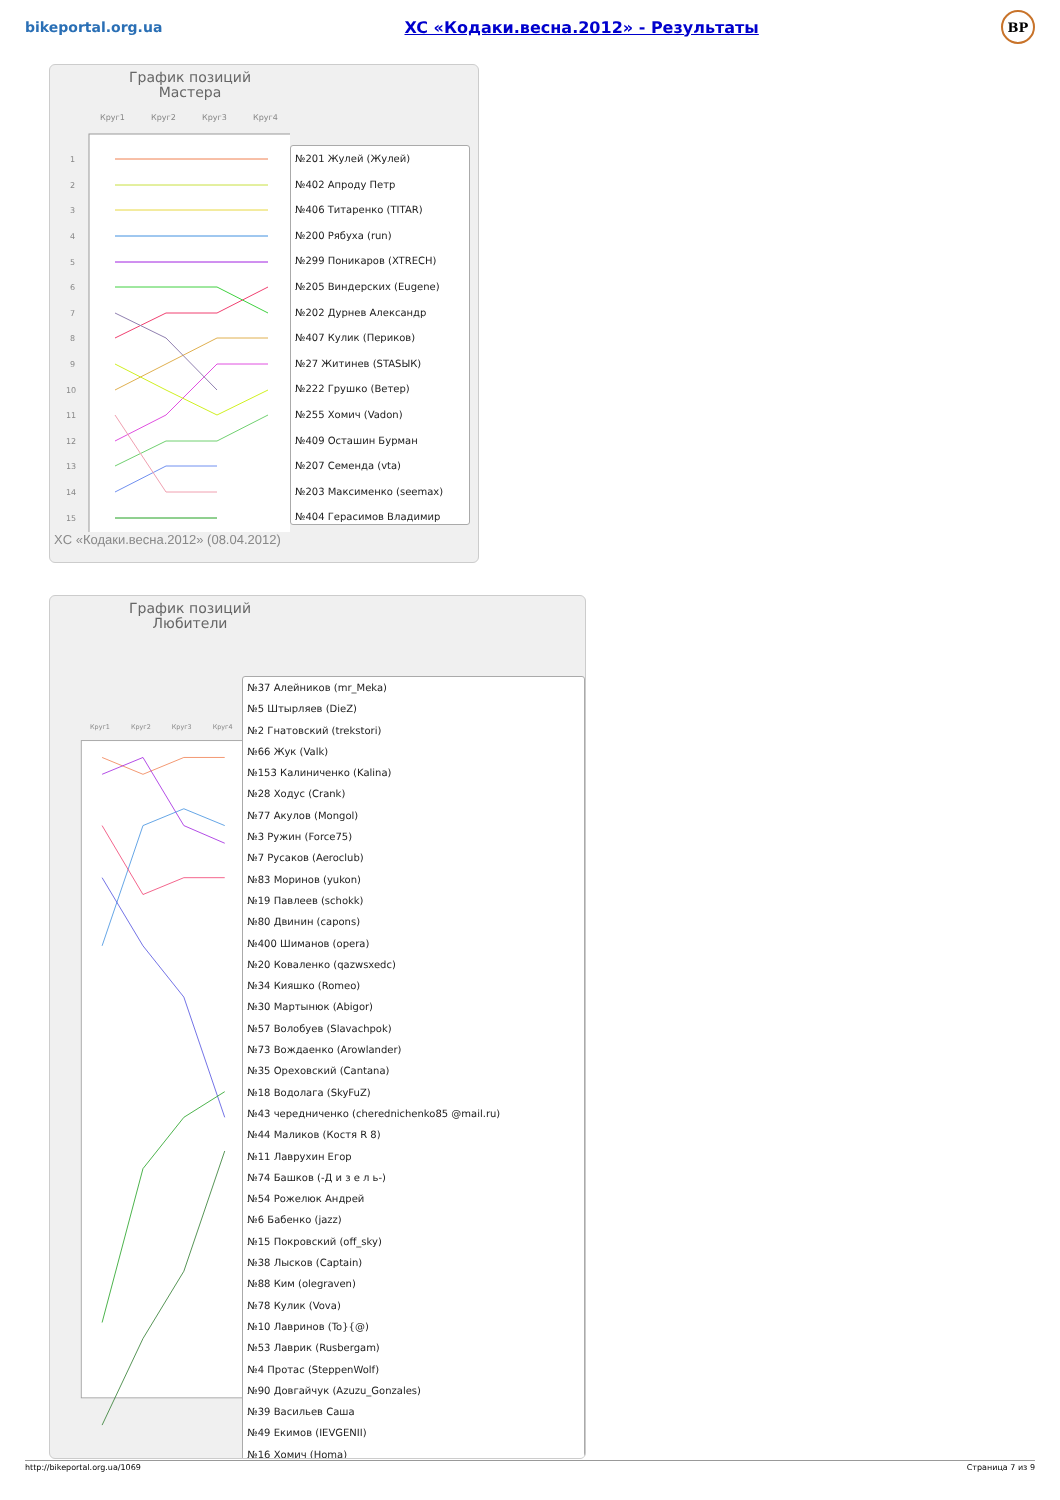bikeportal.org.ua XC «Кодаки.весна.2012» - Результаты BP
График позиций
Мастера
Круг1
Круг2
Круг3
Круг4
1
2
3
4
5
6
7
8
9
10
11
12
13
14
15
№201 Жулей (Жулей)
№402 Апроду Петр
№406 Титаренко (TITAR)
№200 Рябуха (run)
№299 Поникаров (XTRECH)
№205 Виндерских (Eugene)
№202 Дурнев Александр
№407 Кулик (Периков)
№27 Житинев (STASЫК)
№222 Грушко (Ветер)
№255 Хомич (Vadon)
№409 Осташин Бурман
№207 Семенда (vta)
№203 Максименко (seemax)
№404 Герасимов Владимир
XC «Кодаки.весна.2012» (08.04.2012)
График позиций
Любители
Круг1
Круг2
Круг3
Круг4
№37 Алейников (mr_Meka)
№5 Штырляев (DieZ)
№2 Гнатовский (trekstori)
№66 Жук (Valk)
№153 Калиниченко (Kalina)
№28 Ходус (Crank)
№77 Акулов (Mongol)
№3 Ружин (Force75)
№7 Русаков (Aeroclub)
№83 Моринов (yukon)
№19 Павлеев (schokk)
№80 Двинин (capons)
№400 Шиманов (opera)
№20 Коваленко (qazwsxedc)
№34 Кияшко (Romeo)
№30 Мартынюк (Abigor)
№57 Волобуев (Slavachpok)
№73 Вождаенко (Arowlander)
№35 Ореховский (Cantana)
№18 Водолага (SkyFuZ)
№43 чередниченко (cherednichenko85 @mail.ru)
№44 Маликов (Костя R 8)
№11 Лаврухин Егор
№74 Башков (-Д и з е л ь-)
№54 Рожелюк Андрей
№6 Бабенко (jazz)
№15 Покровский (off_sky)
№38 Лысков (Captain)
№88 Ким (olegraven)
№78 Кулик (Vova)
№10 Лавринов (To}{@)
№53 Лаврик (Rusbergam)
№4 Протас (SteppenWolf)
№90 Довгайчук (Azuzu_Gonzales)
№39 Васильев Саша
№49 Екимов (IEVGENII)
№16 Хомич (Homa)
http://bikeportal.org.ua/1069 Страница 7 из 9